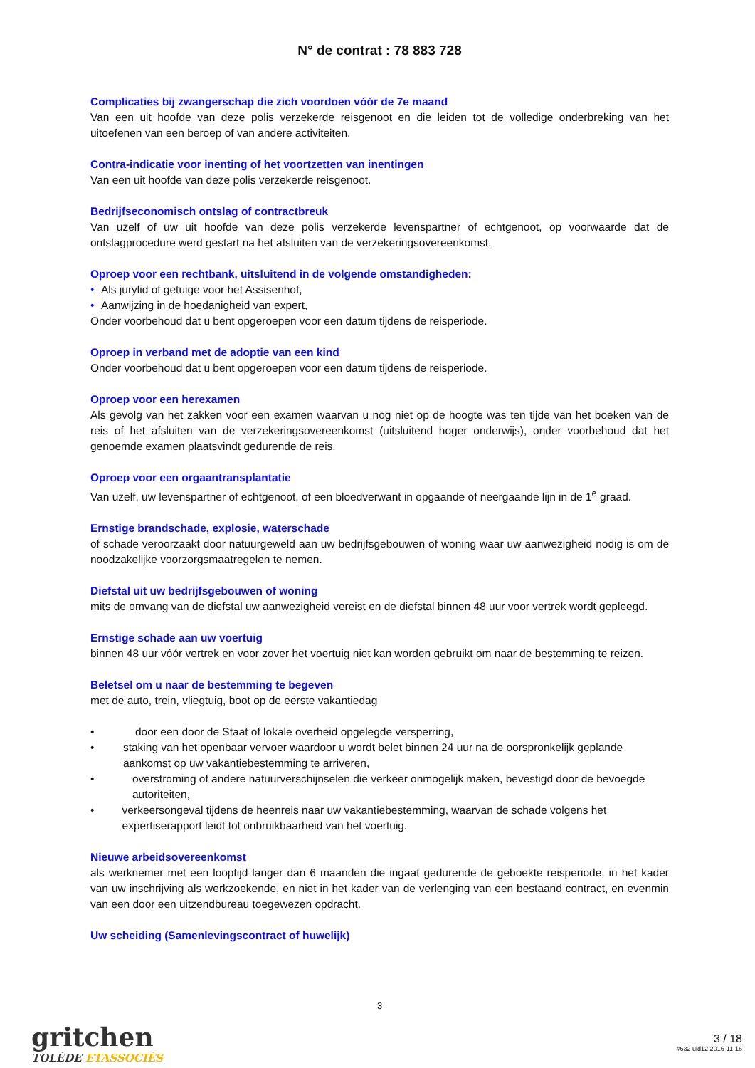N° de contrat : 78 883 728
Complicaties bij zwangerschap die zich voordoen vóór de 7e maand
Van een uit hoofde van deze polis verzekerde reisgenoot en die leiden tot de volledige onderbreking van het uitoefenen van een beroep of van andere activiteiten.
Contra-indicatie voor inenting of het voortzetten van inentingen
Van een uit hoofde van deze polis verzekerde reisgenoot.
Bedrijfseconomisch ontslag of contractbreuk
Van uzelf of uw uit hoofde van deze polis verzekerde levenspartner of echtgenoot, op voorwaarde dat de ontslagprocedure werd gestart na het afsluiten van de verzekeringsovereenkomst.
Oproep voor een rechtbank, uitsluitend in de volgende omstandigheden:
• Als jurylid of getuige voor het Assisenhof,
• Aanwijzing in de hoedanigheid van expert,
Onder voorbehoud dat u bent opgeroepen voor een datum tijdens de reisperiode.
Oproep in verband met de adoptie van een kind
Onder voorbehoud dat u bent opgeroepen voor een datum tijdens de reisperiode.
Oproep voor een herexamen
Als gevolg van het zakken voor een examen waarvan u nog niet op de hoogte was ten tijde van het boeken van de reis of het afsluiten van de verzekeringsovereenkomst (uitsluitend hoger onderwijs), onder voorbehoud dat het genoemde examen plaatsvindt gedurende de reis.
Oproep voor een orgaantransplantatie
Van uzelf, uw levenspartner of echtgenoot, of een bloedverwant in opgaande of neergaande lijn in de 1<sup>e</sup> graad.
Ernstige brandschade, explosie, waterschade
of schade veroorzaakt door natuurgeweld aan uw bedrijfsgebouwen of woning waar uw aanwezigheid nodig is om de noodzakelijke voorzorgsmaatregelen te nemen.
Diefstal uit uw bedrijfsgebouwen of woning
mits de omvang van de diefstal uw aanwezigheid vereist en de diefstal binnen 48 uur voor vertrek wordt gepleegd.
Ernstige schade aan uw voertuig
binnen 48 uur vóór vertrek en voor zover het voertuig niet kan worden gebruikt om naar de bestemming te reizen.
Beletsel om u naar de bestemming te begeven
met de auto, trein, vliegtuig, boot op de eerste vakantiedag
• door een door de Staat of lokale overheid opgelegde versperring,
• staking van het openbaar vervoer waardoor u wordt belet binnen 24 uur na de oorspronkelijk geplande aankomst op uw vakantiebestemming te arriveren,
• overstroming of andere natuurverschijnselen die verkeer onmogelijk maken, bevestigd door de bevoegde autoriteiten,
• verkeersongeval tijdens de heenreis naar uw vakantiebestemming, waarvan de schade volgens het expertiserapport leidt tot onbruikbaarheid van het voertuig.
Nieuwe arbeidsovereenkomst
als werknemer met een looptijd langer dan 6 maanden die ingaat gedurende de geboekte reisperiode, in het kader van uw inschrijving als werkzoekende, en niet in het kader van de verlenging van een bestaand contract, en evenmin van een door een uitzendbureau toegewezen opdracht.
Uw scheiding (Samenlevingscontract of huwelijk)
3
gritchen
TOLÈDE ETASSOCIÉS
3 / 18
#632 uid12 2016-11-16